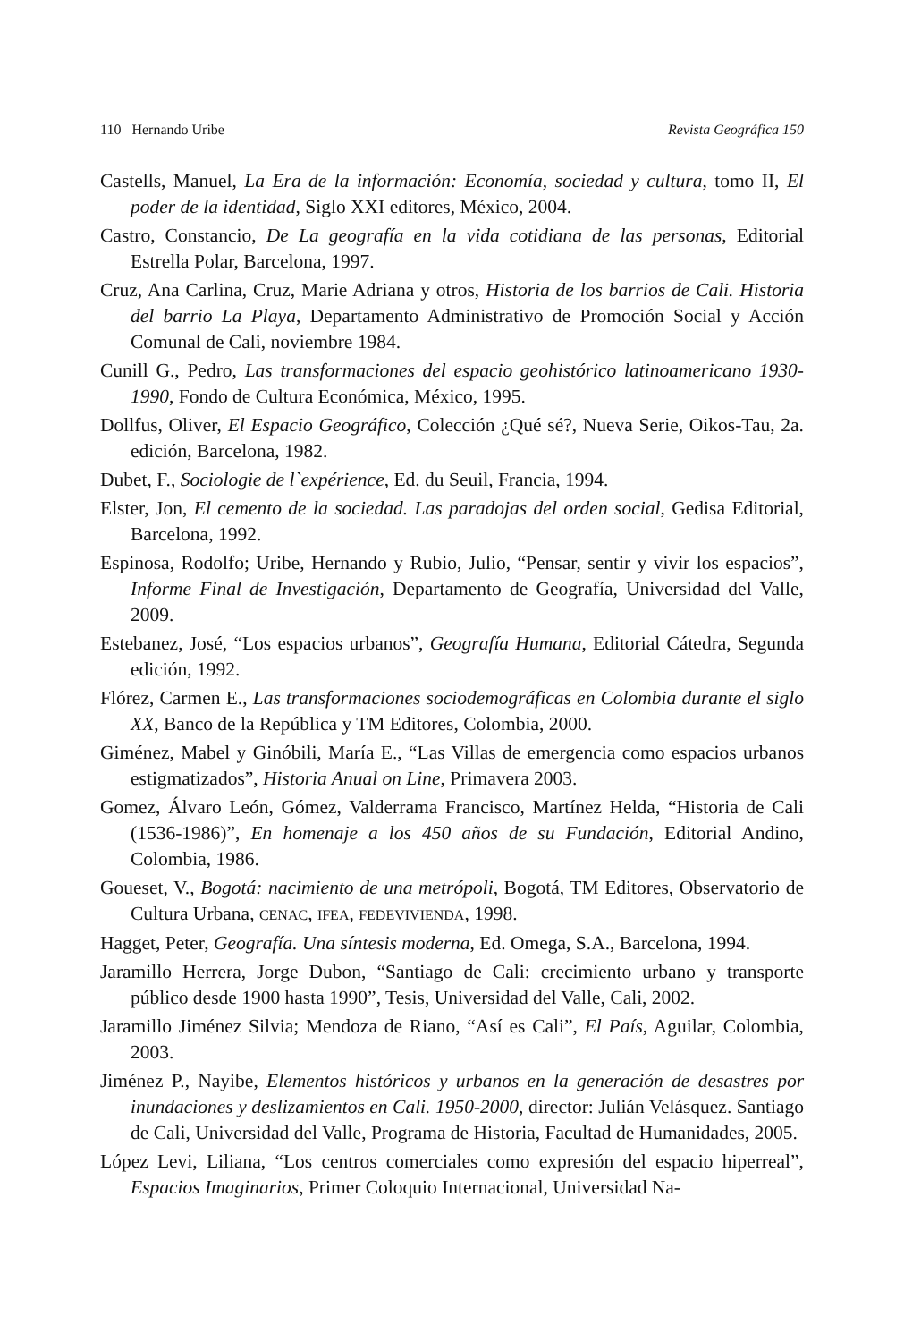110 Hernando Uribe Revista Geográfica 150
Castells, Manuel, La Era de la información: Economía, sociedad y cultura, tomo II, El poder de la identidad, Siglo XXI editores, México, 2004.
Castro, Constancio, De La geografía en la vida cotidiana de las personas, Editorial Estrella Polar, Barcelona, 1997.
Cruz, Ana Carlina, Cruz, Marie Adriana y otros, Historia de los barrios de Cali. Historia del barrio La Playa, Departamento Administrativo de Promoción Social y Acción Comunal de Cali, noviembre 1984.
Cunill G., Pedro, Las transformaciones del espacio geohistórico latinoamericano 1930-1990, Fondo de Cultura Económica, México, 1995.
Dollfus, Oliver, El Espacio Geográfico, Colección ¿Qué sé?, Nueva Serie, Oikos-Tau, 2a. edición, Barcelona, 1982.
Dubet, F., Sociologie de l`expérience, Ed. du Seuil, Francia, 1994.
Elster, Jon, El cemento de la sociedad. Las paradojas del orden social, Gedisa Editorial, Barcelona, 1992.
Espinosa, Rodolfo; Uribe, Hernando y Rubio, Julio, “Pensar, sentir y vivir los espacios”, Informe Final de Investigación, Departamento de Geografía, Universidad del Valle, 2009.
Estebanez, José, “Los espacios urbanos”, Geografía Humana, Editorial Cátedra, Segunda edición, 1992.
Flórez, Carmen E., Las transformaciones sociodemográficas en Colombia durante el siglo XX, Banco de la República y TM Editores, Colombia, 2000.
Giménez, Mabel y Ginóbili, María E., “Las Villas de emergencia como espacios urbanos estigmatizados”, Historia Anual on Line, Primavera 2003.
Gomez, Álvaro León, Gómez, Valderrama Francisco, Martínez Helda, “Historia de Cali (1536-1986)”, En homenaje a los 450 años de su Fundación, Editorial Andino, Colombia, 1986.
Goueset, V., Bogotá: nacimiento de una metrópoli, Bogotá, TM Editores, Observatorio de Cultura Urbana, CENAC, IFEA, FEDEVIVIENDA, 1998.
Hagget, Peter, Geografía. Una síntesis moderna, Ed. Omega, S.A., Barcelona, 1994.
Jaramillo Herrera, Jorge Dubon, “Santiago de Cali: crecimiento urbano y transporte público desde 1900 hasta 1990”, Tesis, Universidad del Valle, Cali, 2002.
Jaramillo Jiménez Silvia; Mendoza de Riano, “Así es Cali”, El País, Aguilar, Colombia, 2003.
Jiménez P., Nayibe, Elementos históricos y urbanos en la generación de desastres por inundaciones y deslizamientos en Cali. 1950-2000, director: Julián Velásquez. Santiago de Cali, Universidad del Valle, Programa de Historia, Facultad de Humanidades, 2005.
López Levi, Liliana, “Los centros comerciales como expresión del espacio hiperreal”, Espacios Imaginarios, Primer Coloquio Internacional, Universidad Na-